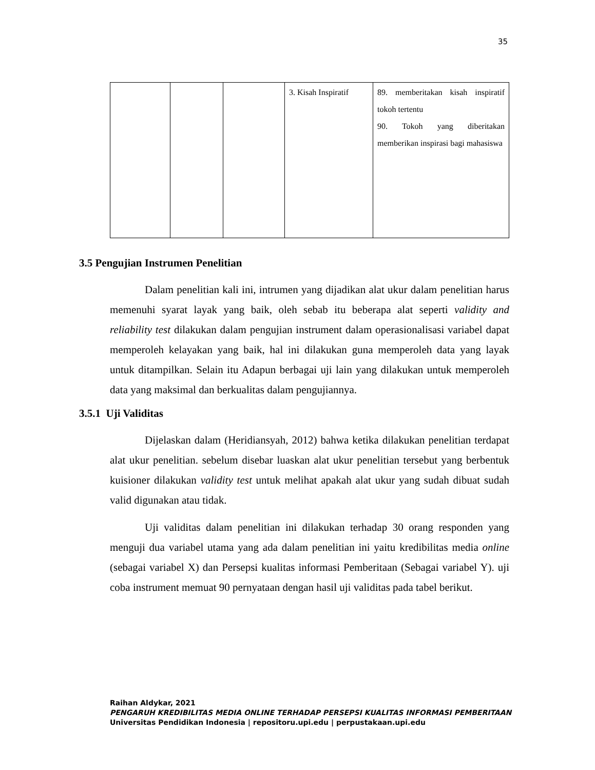35
| | | | 3. Kisah Inspiratif | 89. memberitakan kisah inspiratif tokoh tertentu 90. Tokoh yang diberitakan memberikan inspirasi bagi mahasiswa |
3.5 Pengujian Instrumen Penelitian
Dalam penelitian kali ini, intrumen yang dijadikan alat ukur dalam penelitian harus memenuhi syarat layak yang baik, oleh sebab itu beberapa alat seperti validity and reliability test dilakukan dalam pengujian instrument dalam operasionalisasi variabel dapat memperoleh kelayakan yang baik, hal ini dilakukan guna memperoleh data yang layak untuk ditampilkan. Selain itu Adapun berbagai uji lain yang dilakukan untuk memperoleh data yang maksimal dan berkualitas dalam pengujiannya.
3.5.1 Uji Validitas
Dijelaskan dalam (Heridiansyah, 2012) bahwa ketika dilakukan penelitian terdapat alat ukur penelitian. sebelum disebar luaskan alat ukur penelitian tersebut yang berbentuk kuisioner dilakukan validity test untuk melihat apakah alat ukur yang sudah dibuat sudah valid digunakan atau tidak.
Uji validitas dalam penelitian ini dilakukan terhadap 30 orang responden yang menguji dua variabel utama yang ada dalam penelitian ini yaitu kredibilitas media online (sebagai variabel X) dan Persepsi kualitas informasi Pemberitaan (Sebagai variabel Y). uji coba instrument memuat 90 pernyataan dengan hasil uji validitas pada tabel berikut.
Raihan Aldykar, 2021
PENGARUH KREDIBILITAS MEDIA ONLINE TERHADAP PERSEPSI KUALITAS INFORMASI PEMBERITAAN
Universitas Pendidikan Indonesia | repositoru.upi.edu | perpustakaan.upi.edu